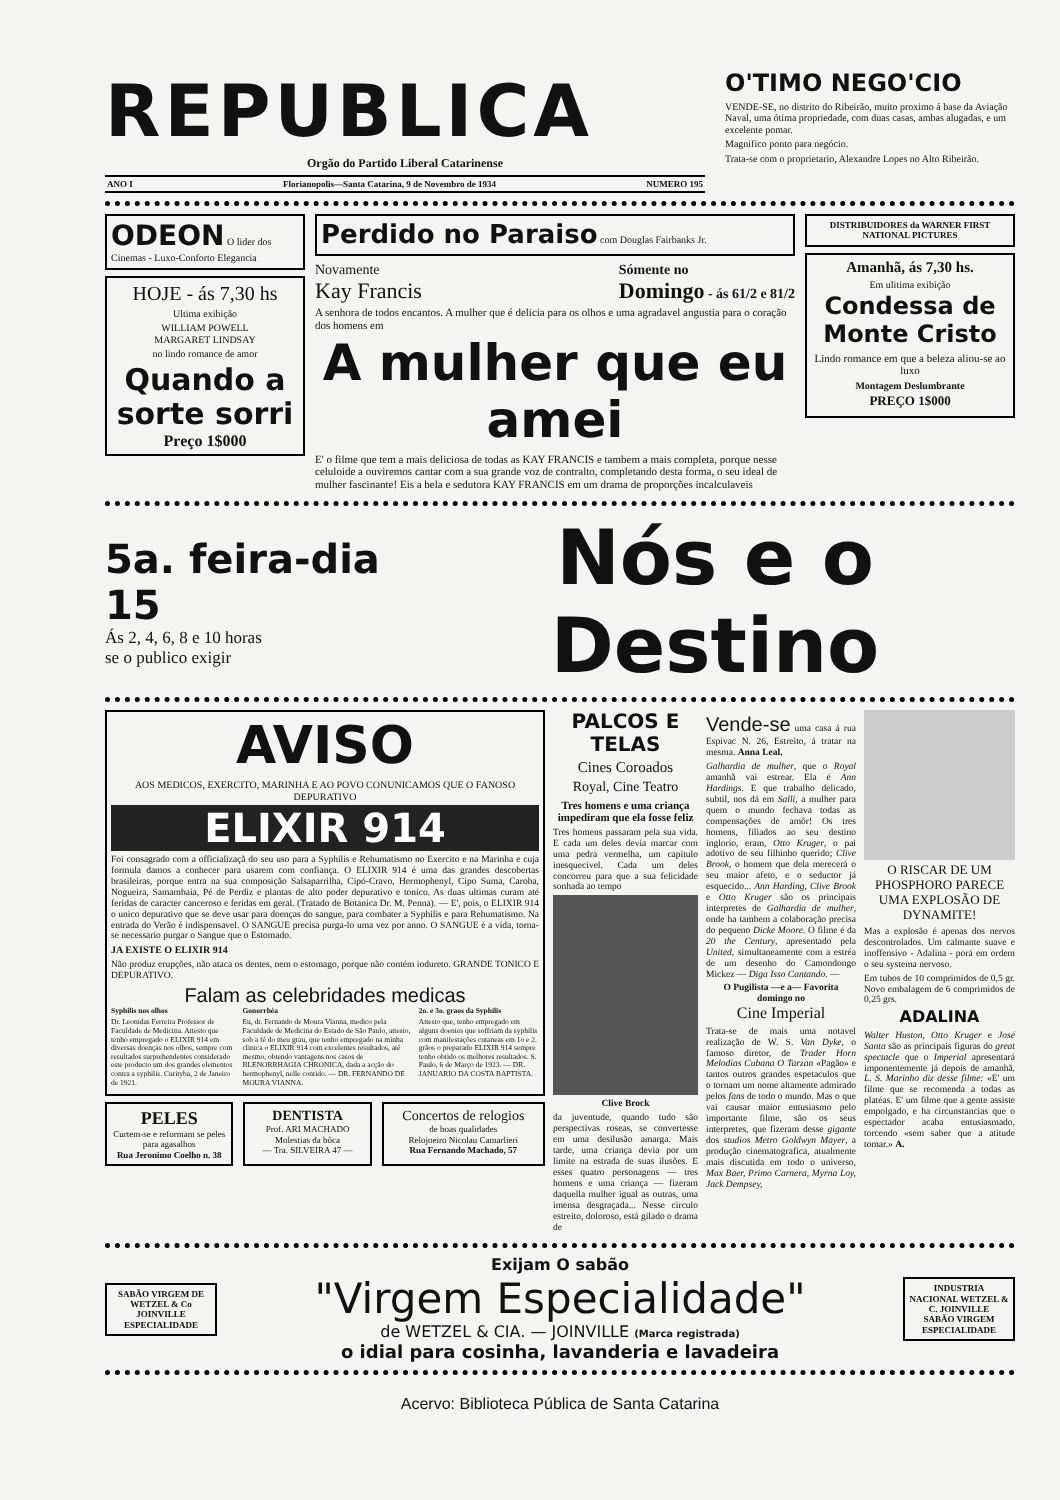REPUBLICA
Orgão do Partido Liberal Catarinense
ANO I Florianopolis—Santa Catarina, 9 de Novembro de 1934 NUMERO 195
O'TIMO NEGO'CIO
VENDE-SE, no distrito do Ribeirão, muito proximo á base da Aviação Naval, uma ótima propriedade, com duas casas, ambas alugadas, e um excelente pomar.
Magnifico ponto para negócio.
Trata-se com o proprietario, Alexandre Lopes no Alto Ribeirão.
ODEON O lider dos Cinemas - Luxo-Conforto Elegancia
HOJE - ás 7,30 hs
Ultima exibição
WILLIAM POWELL
MARGARET LINDSAY
no lindo romance de amor
Quando a sorte sorri
Preço 1$000
Perdido no Paraiso com Douglas Fairbanks Jr.
Novamente
Kay Francis Sómente no
Domingo - ás 61/2 e 81/2
A senhora de todos encantos. A mulher que é delicia para os olhos e uma agradavel angustia para o coração dos homens em
A mulher que eu amei
E' o filme que tem a mais deliciosa de todas as KAY FRANCIS e tambem a mais completa, porque nesse celuloide a ouviremos cantar com a sua grande voz de contralto, completando desta forma, o seu ideal de mulher fascinante! Eis a bela e sedutora KAY FRANCIS em um drama de proporções incalculaveis
DISTRIBUIDORES da WARNER FIRST NATIONAL PICTURES
Amanhã, ás 7,30 hs.
Em ulitima exibição
Condessa de Monte Cristo
Lindo romance em que a beleza aliou-se ao luxo
Montagem Deslumbrante
PREÇO 1$000
5a. feira-dia 15
Ás 2, 4, 6, 8 e 10 horas
se o publico exigir
Nós e o Destino
AVISO
AOS MEDICOS, EXERCITO, MARINHA E AO POVO CONUNICAMOS QUE O FANOSO DEPURATIVO
ELIXIR 914
Foi consagrado com a officializaçã do seu uso para a Syphilis e Rehumatismo no Exercito e na Marinha e cuja formula damos a conhecer para usarem com confiança. O ELIXIR 914 é uma das grandes descobertas brasileiras, porque entra na sua composição Salsaparrilha, Cipó-Cravo, Hermophenyl, Cipo Suma, Caroba, Nogueira, Samambaia, Pé de Perdiz e plantas de alto poder depurativo e tonico. As duas ultimas curam até feridas de caracter canceroso e feridas em geral. (Tratado de Botanica Dr. M. Penna). — E', pois, o ELIXIR 914 o unico depurativo que se deve usar para doenças do sangue, para combater a Syphilis e para Rehumatismo. Na entrada do Verão é indispensavel. O SANGUE precisa purga-lo uma vez por anno. O SANGUE é a vida, torna-se necessario purgar o Sangue que o Estomado.
JA EXISTE O ELIXIR 914
Não produz erupções, não ataca os dentes, nem o estomago, porque não contém iodureto. GRANDE TONICO E DEPURATIVO.
Falam as celebridades medicas
Syphilis nos olhos
Dr. Leonidas Ferreira Professor de Faculdade de Medicina. Attesto que tenho empregado o ELIXIR 914 em diversas doenças nos olhos, sempre com resultados surprehendentes considerado este producto um dos grandes elementos contra a syphilis. Curityba, 2 de Janeiro de 1921.
Gonorrhéa
Eu, dr. Fernando de Moura Vianna, medico pela Faculdade de Medicina do Estado de São Paulo, attesto, sob a fé do meu grau, que tenho empregado na minha clinica o ELIXIR 914 com excelentes resultados, até mesmo, obtendo vantagens nos casos de BLENORRHAGIA CHRONICA, dada a acção do hermophenyl, nelle contido. — DR. FERNANDO DE MOURA VIANNA.
2o. e 3o. graos da Syphilis
Attesto que, tenho empregado em alguns doentes que soffriam da syphilis com manifestações cutaneas em 1o e 2. grãos o preparado ELIXIR 914 sempre tenho obtido os melhores resultados. S. Paulo, 6 de Março de 1923. — DR. JANUARIO DA COSTA BAPTISTA.
PELES
Curtem-se e reformam se peles para agasalhos
Rua Jeronimo Coelho n. 38
DENTISTA
Prof. ARI MACHADO
Molestias da bôca
— Tra. SILVEIRA 47 —
Concertos de relogios
de boas qualidades
Relojoeiro Nicolau Camarlieri
Rua Fernando Machado, 57
PALCOS E TELAS
Cines Coroados
Royal, Cine Teatro
Tres homens e uma criança impediram que ela fosse feliz
Tres homens passaram pela sua vida. E cada um deles devia marcar com uma pedra vermelha, um capitulo inesquecivel. Cada um deles concorreu para que a sua felicidade sonhada ao tempo
Clive Brock
da juventude, quando tudo são perspectivas roseas, se convertesse em uma desilusão amarga. Mais tarde, uma criança devia por um limite na estrada de suas ilusões. E esses quatro personagens — tres homens e uma criança — fizeram daquella mulher igual as outras, uma imensa desgraçada... Nesse circulo estreito, doloroso, está gilado o drama de
Vende-se uma casa á rua Espivac N. 26, Estreito, á tratar na mesma. Anna Leal.
Galhardia de mulher, que o Royal amanhã vai estrear. Ela é Ann Hardings. E que trabalho delicado, subtil, nos dá em Salli, a mulher para quem o mundo fechava todas as compensações de amôr! Os tres homens, filiados ao seu destino inglorio, eram, Otto Kruger, o pai adotivo de seu filhinho querido; Clive Brook, o homem que dela merecerá o seu maior afeto, e o seductor já esquecido... Ann Harding, Clive Brook e Otto Kruger são os principais interpretes de Galhardia de mulher, onde ha tambem a colaboração precisa do pequeno Dicke Moore. O filme é da 20 the Century, apresentado pela United, simultaneamente com a estréa de um desenho do Camondongo Mickez — Diga Isso Cantando. —
O Pugilista —e a— Favorita domingo no
Cine Imperial
Trata-se de mais uma notavel realização de W. S. Van Dyke, o famoso diretor, de Trader Horn Melodias Cubana O Tarzan «Pagão» e tantos outros grandes espetaculos que o tornam um nome altamente admirado pelos fans de todo o mundo. Mas o que vai causar maior entusiasmo pelo importante filme, são os seus interpretes, que fizeram desse gigante dos studios Metro Goldwyn Mayer, a produção cinematografica, atualmente mais discutida em todo o universo, Max Baer, Primo Carnera, Myrna Loy, Jack Dempsey,
O RISCAR DE UM PHOSPHORO PARECE UMA EXPLOSÃO DE DYNAMITE!
Mas a explosão é apenas dos nervos descontrolados. Um calmante suave e inoffensivo - Adalina - porá em ordem o seu systema nervoso.
Em tubos de 10 comprimidos de 0,5 gr. Novo embalagem de 6 comprimidos de 0,25 grs.
ADALINA
Walter Huston, Otto Kruger e José Santa são as principais figuras do great spectacle que o Imperial apresentará imponentemente já depois de amanhã. L. S. Marinho diz desse filme: «E' um filme que se recomenda a todas as platéas. E' um filme que a gente assiste empolgado, e ha circunstancias que o espectador acaba entusiasmado, torcendo «sem saber que a atitude tomar.» A.
SABÃO VIRGEM DE WETZEL & Co JOINVILLE
ESPECIALIDADE
Exijam O sabão
"Virgem Especialidade"
de WETZEL & CIA. — JOINVILLE (Marca registrada)
o idial para cosinha, lavanderia e lavadeira
INDUSTRIA NACIONAL WETZEL & C. JOINVILLE
SABÃO VIRGEM ESPECIALIDADE
Acervo: Biblioteca Pública de Santa Catarina